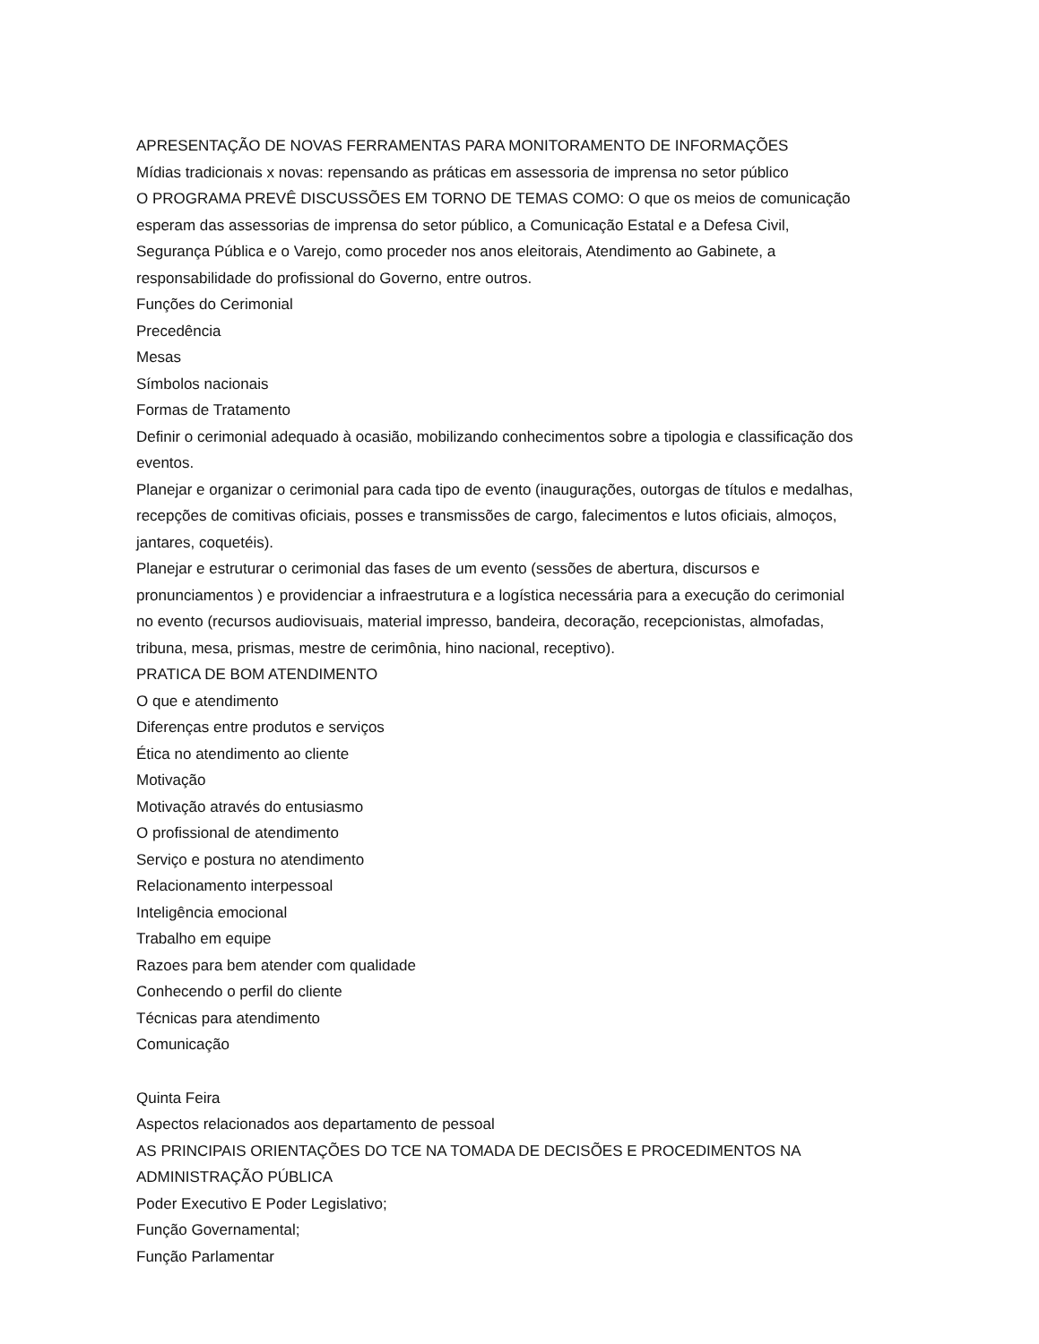APRESENTAÇÃO DE NOVAS FERRAMENTAS PARA MONITORAMENTO DE INFORMAÇÕES
Mídias tradicionais x novas: repensando as práticas em assessoria de imprensa no setor público
O PROGRAMA PREVÊ DISCUSSÕES EM TORNO DE TEMAS COMO: O que os meios de comunicação esperam das assessorias de imprensa do setor público, a Comunicação Estatal e a Defesa Civil, Segurança Pública e o Varejo, como proceder nos anos eleitorais, Atendimento ao Gabinete, a responsabilidade do profissional do Governo, entre outros.
Funções do Cerimonial
Precedência
Mesas
Símbolos nacionais
Formas de Tratamento
Definir o cerimonial adequado à ocasião, mobilizando conhecimentos sobre a tipologia e classificação dos eventos.
Planejar e organizar o cerimonial para cada tipo de evento (inaugurações, outorgas de títulos e medalhas, recepções de comitivas oficiais, posses e transmissões de cargo, falecimentos e lutos oficiais, almoços, jantares, coquetéis).
Planejar e estruturar o cerimonial das fases de um evento (sessões de abertura, discursos e pronunciamentos ) e providenciar a infraestrutura e a logística necessária para a execução do cerimonial no evento (recursos audiovisuais, material impresso, bandeira, decoração, recepcionistas, almofadas, tribuna, mesa, prismas, mestre de cerimônia, hino nacional, receptivo).
PRATICA DE BOM ATENDIMENTO
O que e atendimento
Diferenças entre produtos e serviços
Ética no atendimento ao cliente
Motivação
Motivação através do entusiasmo
O profissional de atendimento
Serviço e postura no atendimento
Relacionamento interpessoal
Inteligência emocional
Trabalho em equipe
Razoes para bem atender com qualidade
Conhecendo o perfil do cliente
Técnicas para atendimento
Comunicação
Quinta Feira
Aspectos relacionados aos departamento de pessoal
AS PRINCIPAIS ORIENTAÇÕES DO TCE NA TOMADA DE DECISÕES E PROCEDIMENTOS NA ADMINISTRAÇÃO PÚBLICA
Poder Executivo E Poder Legislativo;
Função Governamental;
Função Parlamentar